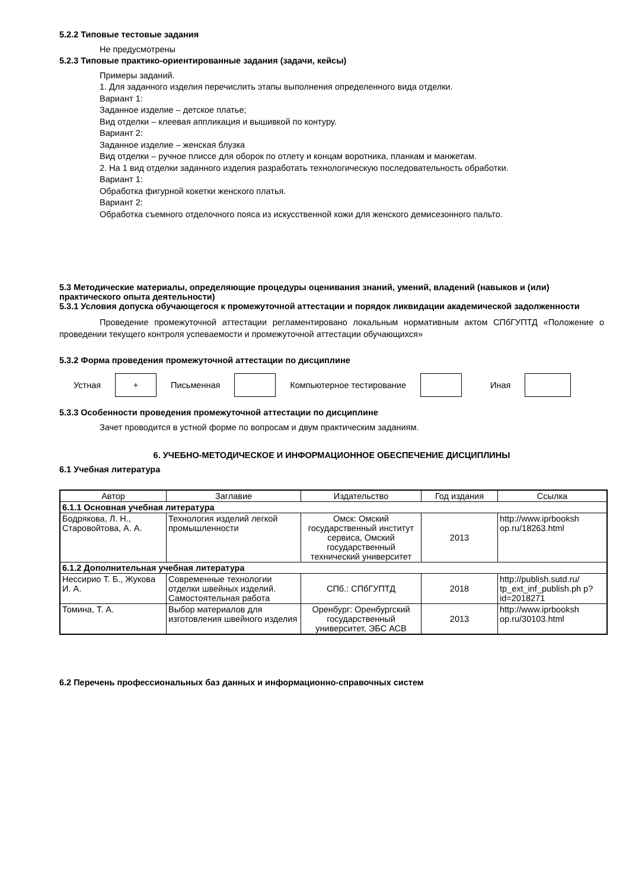5.2.2 Типовые тестовые задания
Не предусмотрены
5.2.3 Типовые практико-ориентированные задания (задачи, кейсы)
Примеры заданий.
1. Для заданного изделия перечислить этапы выполнения определенного вида отделки.
Вариант 1:
Заданное изделие – детское платье;
Вид отделки – клеевая аппликация и вышивкой по контуру.
Вариант 2:
Заданное изделие – женская блузка
Вид отделки – ручное плиссе для оборок по отлету и концам воротника, планкам и манжетам.
2. На 1 вид отделки заданного изделия разработать технологическую последовательность обработки.
Вариант 1:
Обработка фигурной кокетки женского платья.
Вариант 2:
Обработка съемного отделочного пояса из искусственной кожи для женского демисезонного пальто.
5.3 Методические материалы, определяющие процедуры оценивания знаний, умений, владений (навыков и (или) практического опыта деятельности)
5.3.1 Условия допуска обучающегося к промежуточной аттестации и порядок ликвидации академической задолженности
Проведение промежуточной аттестации регламентировано локальным нормативным актом СПбГУПТД «Положение о проведении текущего контроля успеваемости и промежуточной аттестации обучающихся»
5.3.2 Форма проведения промежуточной аттестации по дисциплине
Устная
+
Письменная Компьютерное тестирование Иная
5.3.3 Особенности проведения промежуточной аттестации по дисциплине
Зачет проводится в устной форме по вопросам и двум практическим заданиям.
6. УЧЕБНО-МЕТОДИЧЕСКОЕ И ИНФОРМАЦИОННОЕ ОБЕСПЕЧЕНИЕ ДИСЦИПЛИНЫ
6.1 Учебная литература
| Автор | Заглавие | Издательство | Год издания | Ссылка |
| --- | --- | --- | --- | --- |
| 6.1.1 Основная учебная литература | | | | |
| Бодрякова, Л. Н., Старовойтова, А. А. | Технология изделий легкой промышленности | Омск: Омский государственный институт сервиса, Омский государственный технический университет | 2013 | http://www.iprbooksh op.ru/18263.html |
| 6.1.2 Дополнительная учебная литература | | | | |
| Нессирио Т. Б., Жукова И. А. | Современные технологии отделки швейных изделий. Самостоятельная работа | СПб.: СПбГУПТД | 2018 | http://publish.sutd.ru/ tp_ext_inf_publish.ph p?id=2018271 |
| Томина, Т. А. | Выбор материалов для изготовления швейного изделия | Оренбург: Оренбургский государственный университет, ЭБС АСВ | 2013 | http://www.iprbooksh op.ru/30103.html |
6.2 Перечень профессиональных баз данных и информационно-справочных систем